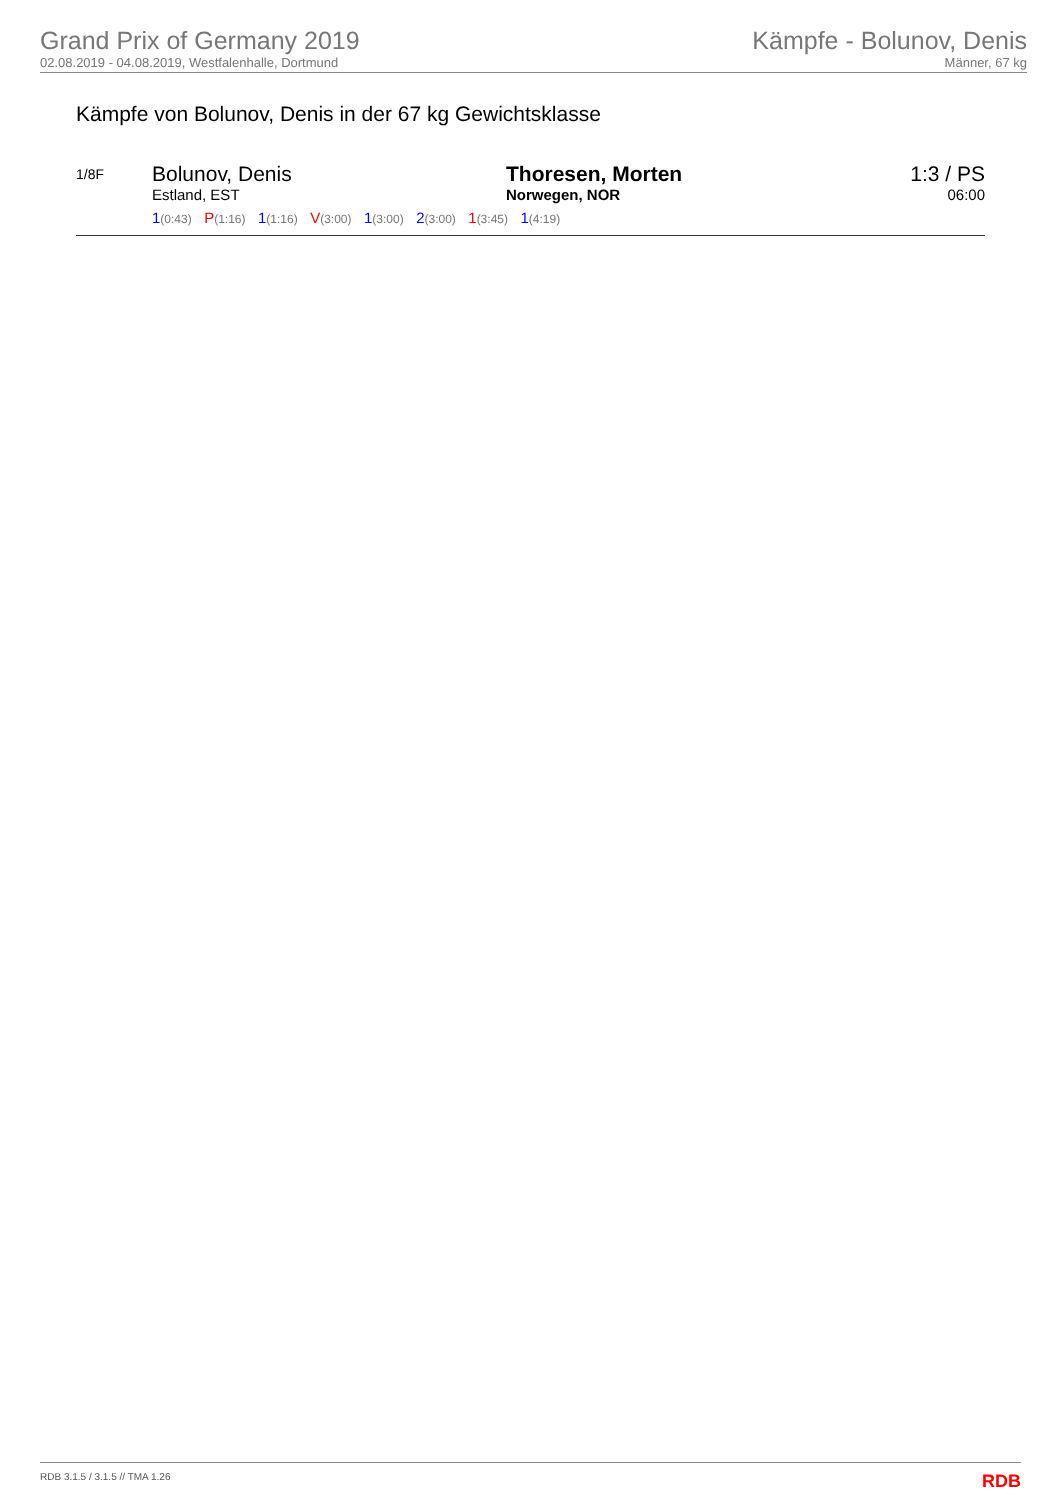Grand Prix of Germany 2019
02.08.2019 - 04.08.2019, Westfalenhalle, Dortmund
Kämpfe - Bolunov, Denis
Männer, 67 kg
Kämpfe von Bolunov, Denis in der 67 kg Gewichtsklasse
| 1/8F | Bolunov, Denis Estland, EST | Thoresen, Morten Norwegen, NOR | 1:3 / PS 06:00 |
| | 1 (0:43) P (1:16) 1 (1:16) V (3:00) 1 (3:00) 2 (3:00) 1 (3:45) 1 (4:19) | | |
RDB 3.1.5 / 3.1.5 // TMA 1.26 RDB